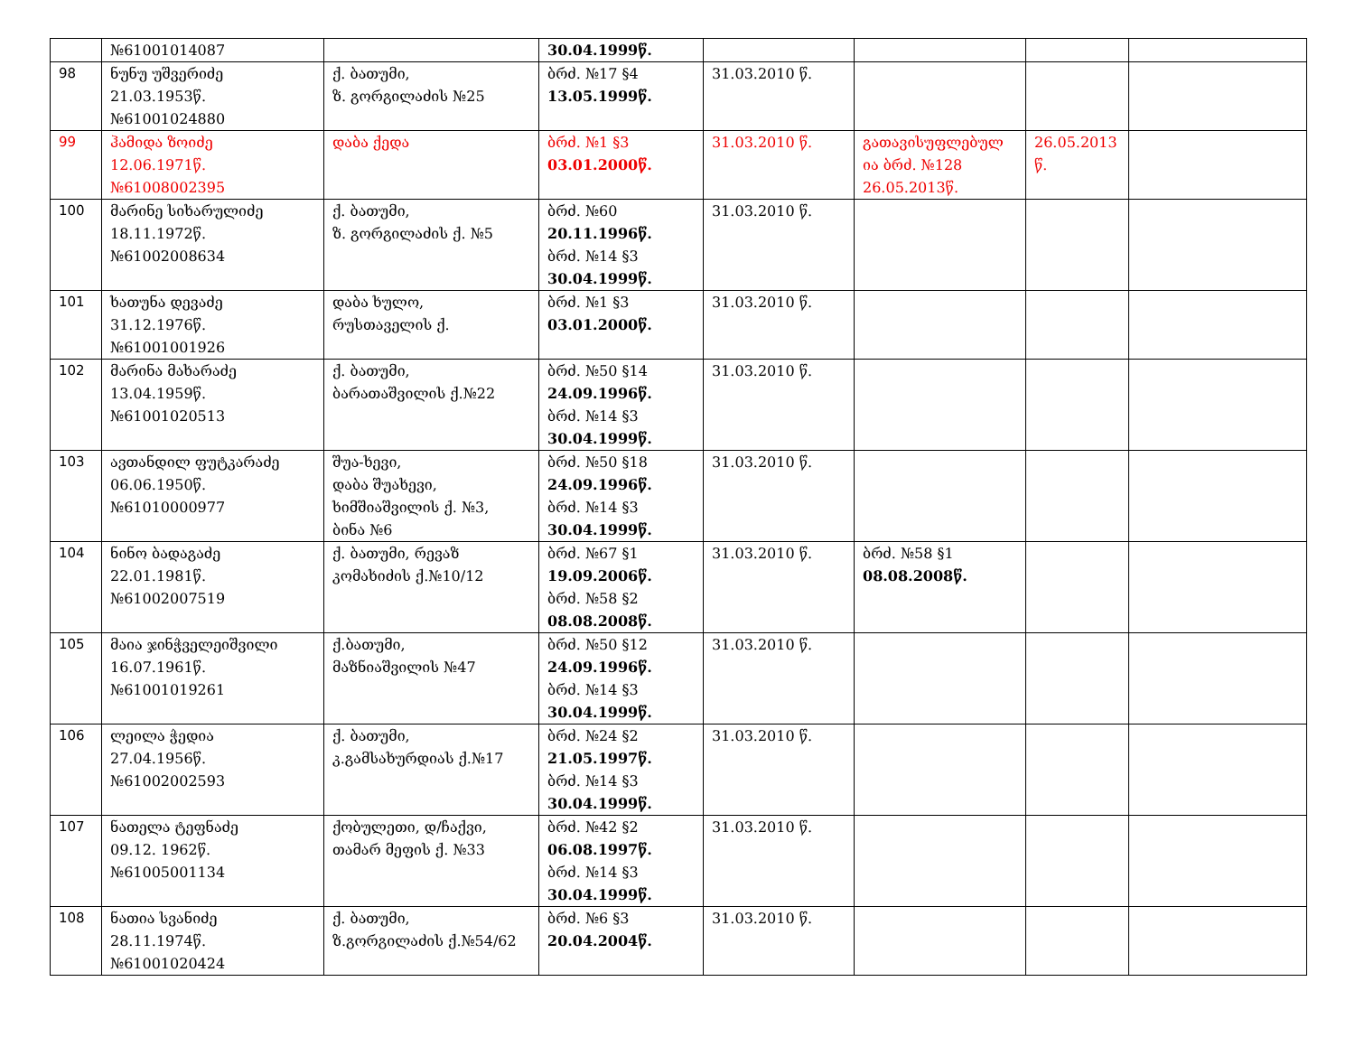| | №61001014087 | | 30.04.1999წ. | | | | |
| 98 | ნუნუ უშვერიძე 21.03.1953წ. №61001024880 | ქ. ბათუმი, ზ. გორგილაძის №25 | ბრძ. №17 §4 13.05.1999წ. | 31.03.2010 წ. | | | |
| 99 | ჰამიდა ზოიძე 12.06.1971წ. №61008002395 | დაბა ქედა | ბრძ. №1 §3 03.01.2000წ. | 31.03.2010 წ. | გათავისუფლებულ ია ბრძ. №128 26.05.2013წ. | 26.05.2013 წ. | |
| 100 | მარინე სიხარულიძე 18.11.1972წ. №61002008634 | ქ. ბათუმი, ზ. გორგილაძის ქ. №5 | ბრძ. №60 20.11.1996წ. ბრძ. №14 §3 30.04.1999წ. | 31.03.2010 წ. | | | |
| 101 | ხათუნა დევაძე 31.12.1976წ. №61001001926 | დაბა ხულო, რუსთაველის ქ. | ბრძ. №1 §3 03.01.2000წ. | 31.03.2010 წ. | | | |
| 102 | მარინა მახარაძე 13.04.1959წ. №61001020513 | ქ. ბათუმი, ბარათაშვილის ქ.№22 | ბრძ. №50 §14 24.09.1996წ. ბრძ. №14 §3 30.04.1999წ. | 31.03.2010 წ. | | | |
| 103 | ავთანდილ ფუტკარაძე 06.06.1950წ. №61010000977 | შუა-ხევი, დაბა შუახევი, ხიმშიაშვილის ქ. №3, ბინა №6 | ბრძ. №50 §18 24.09.1996წ. ბრძ. №14 §3 30.04.1999წ. | 31.03.2010 წ. | | | |
| 104 | ნინო ბადაგაძე 22.01.1981წ. №61002007519 | ქ. ბათუმი, რევაზ კომახიძის ქ.№10/12 | ბრძ. №67 §1 19.09.2006წ. ბრძ. №58 §2 08.08.2008წ. | 31.03.2010 წ. | ბრძ. №58 §1 08.08.2008წ. | | |
| 105 | მაია ჯინჭველეიშვილი 16.07.1961წ. №61001019261 | ქ.ბათუმი, მაზნიაშვილის №47 | ბრძ. №50 §12 24.09.1996წ. ბრძ. №14 §3 30.04.1999წ. | 31.03.2010 წ. | | | |
| 106 | ლეილა ჭედია 27.04.1956წ. №61002002593 | ქ. ბათუმი, კ.გამსახურდიას ქ.№17 | ბრძ. №24 §2 21.05.1997წ. ბრძ. №14 §3 30.04.1999წ. | 31.03.2010 წ. | | | |
| 107 | ნათელა ტეფნაძე 09.12. 1962წ. №61005001134 | ქობულეთი, დ/ჩაქვი, თამარ მეფის ქ. №33 | ბრძ. №42 §2 06.08.1997წ. ბრძ. №14 §3 30.04.1999წ. | 31.03.2010 წ. | | | |
| 108 | ნათია სვანიძე 28.11.1974წ. №61001020424 | ქ. ბათუმი, ზ.გორგილაძის ქ.№54/62 | ბრძ. №6 §3 20.04.2004წ. | 31.03.2010 წ. | | | |